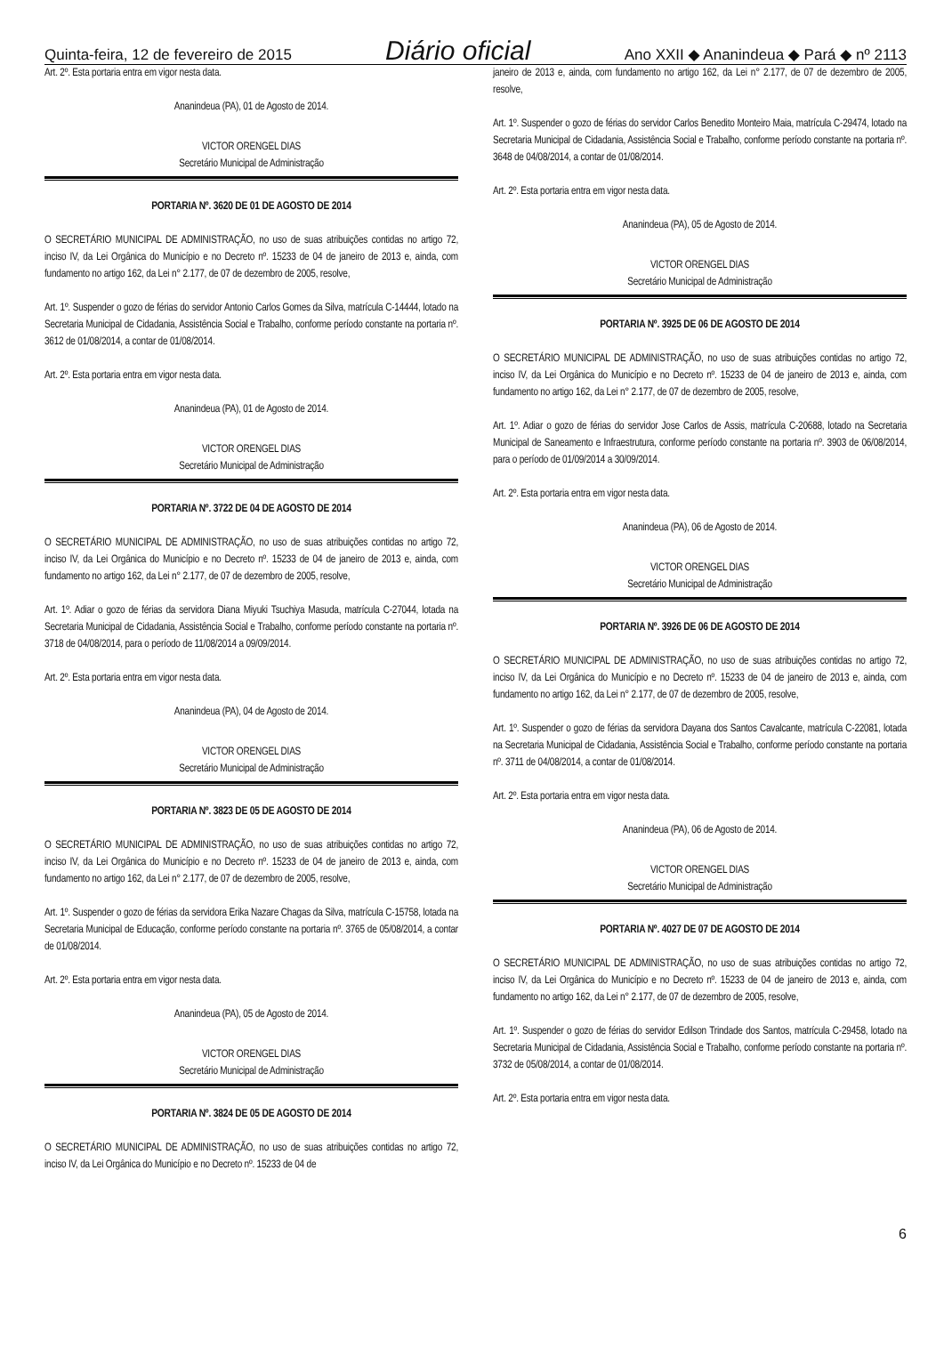Quinta-feira, 12 de fevereiro de 2015 Diário oficial Ano XXII ◆ Ananindeua ◆ Pará ◆ nº 2113
Art. 2º. Esta portaria entra em vigor nesta data.
Ananindeua (PA), 01 de Agosto de 2014.
VICTOR ORENGEL DIAS
Secretário Municipal de Administração
PORTARIA Nº. 3620 DE 01 DE AGOSTO DE 2014
O SECRETÁRIO MUNICIPAL DE ADMINISTRAÇÃO, no uso de suas atribuições contidas no artigo 72, inciso IV, da Lei Orgânica do Município e no Decreto nº. 15233 de 04 de janeiro de 2013 e, ainda, com fundamento no artigo 162, da Lei n° 2.177, de 07 de dezembro de 2005, resolve,
Art. 1º. Suspender o gozo de férias do servidor Antonio Carlos Gomes da Silva, matrícula C-14444, lotado na Secretaria Municipal de Cidadania, Assistência Social e Trabalho, conforme período constante na portaria nº. 3612 de 01/08/2014, a contar de 01/08/2014.
Art. 2º. Esta portaria entra em vigor nesta data.
Ananindeua (PA), 01 de Agosto de 2014.
VICTOR ORENGEL DIAS
Secretário Municipal de Administração
PORTARIA Nº. 3722 DE 04 DE AGOSTO DE 2014
O SECRETÁRIO MUNICIPAL DE ADMINISTRAÇÃO, no uso de suas atribuições contidas no artigo 72, inciso IV, da Lei Orgânica do Município e no Decreto nº. 15233 de 04 de janeiro de 2013 e, ainda, com fundamento no artigo 162, da Lei n° 2.177, de 07 de dezembro de 2005, resolve,
Art. 1º. Adiar o gozo de férias da servidora Diana Miyuki Tsuchiya Masuda, matrícula C-27044, lotada na Secretaria Municipal de Cidadania, Assistência Social e Trabalho, conforme período constante na portaria nº. 3718 de 04/08/2014, para o período de 11/08/2014 a 09/09/2014.
Art. 2º. Esta portaria entra em vigor nesta data.
Ananindeua (PA), 04 de Agosto de 2014.
VICTOR ORENGEL DIAS
Secretário Municipal de Administração
PORTARIA Nº. 3823 DE 05 DE AGOSTO DE 2014
O SECRETÁRIO MUNICIPAL DE ADMINISTRAÇÃO, no uso de suas atribuições contidas no artigo 72, inciso IV, da Lei Orgânica do Município e no Decreto nº. 15233 de 04 de janeiro de 2013 e, ainda, com fundamento no artigo 162, da Lei n° 2.177, de 07 de dezembro de 2005, resolve,
Art. 1º. Suspender o gozo de férias da servidora Erika Nazare Chagas da Silva, matrícula C-15758, lotada na Secretaria Municipal de Educação, conforme período constante na portaria nº. 3765 de 05/08/2014, a contar de 01/08/2014.
Art. 2º. Esta portaria entra em vigor nesta data.
Ananindeua (PA), 05 de Agosto de 2014.
VICTOR ORENGEL DIAS
Secretário Municipal de Administração
PORTARIA Nº. 3824 DE 05 DE AGOSTO DE 2014
O SECRETÁRIO MUNICIPAL DE ADMINISTRAÇÃO, no uso de suas atribuições contidas no artigo 72, inciso IV, da Lei Orgânica do Município e no Decreto nº. 15233 de 04 de
janeiro de 2013 e, ainda, com fundamento no artigo 162, da Lei n° 2.177, de 07 de dezembro de 2005, resolve,
Art. 1º. Suspender o gozo de férias do servidor Carlos Benedito Monteiro Maia, matrícula C-29474, lotado na Secretaria Municipal de Cidadania, Assistência Social e Trabalho, conforme período constante na portaria nº. 3648 de 04/08/2014, a contar de 01/08/2014.
Art. 2º. Esta portaria entra em vigor nesta data.
Ananindeua (PA), 05 de Agosto de 2014.
VICTOR ORENGEL DIAS
Secretário Municipal de Administração
PORTARIA Nº. 3925 DE 06 DE AGOSTO DE 2014
O SECRETÁRIO MUNICIPAL DE ADMINISTRAÇÃO, no uso de suas atribuições contidas no artigo 72, inciso IV, da Lei Orgânica do Município e no Decreto nº. 15233 de 04 de janeiro de 2013 e, ainda, com fundamento no artigo 162, da Lei n° 2.177, de 07 de dezembro de 2005, resolve,
Art. 1º. Adiar o gozo de férias do servidor Jose Carlos de Assis, matrícula C-20688, lotado na Secretaria Municipal de Saneamento e Infraestrutura, conforme período constante na portaria nº. 3903 de 06/08/2014, para o período de 01/09/2014 a 30/09/2014.
Art. 2º. Esta portaria entra em vigor nesta data.
Ananindeua (PA), 06 de Agosto de 2014.
VICTOR ORENGEL DIAS
Secretário Municipal de Administração
PORTARIA Nº. 3926 DE 06 DE AGOSTO DE 2014
O SECRETÁRIO MUNICIPAL DE ADMINISTRAÇÃO, no uso de suas atribuições contidas no artigo 72, inciso IV, da Lei Orgânica do Município e no Decreto nº. 15233 de 04 de janeiro de 2013 e, ainda, com fundamento no artigo 162, da Lei n° 2.177, de 07 de dezembro de 2005, resolve,
Art. 1º. Suspender o gozo de férias da servidora Dayana dos Santos Cavalcante, matrícula C-22081, lotada na Secretaria Municipal de Cidadania, Assistência Social e Trabalho, conforme período constante na portaria nº. 3711 de 04/08/2014, a contar de 01/08/2014.
Art. 2º. Esta portaria entra em vigor nesta data.
Ananindeua (PA), 06 de Agosto de 2014.
VICTOR ORENGEL DIAS
Secretário Municipal de Administração
PORTARIA Nº. 4027 DE 07 DE AGOSTO DE 2014
O SECRETÁRIO MUNICIPAL DE ADMINISTRAÇÃO, no uso de suas atribuições contidas no artigo 72, inciso IV, da Lei Orgânica do Município e no Decreto nº. 15233 de 04 de janeiro de 2013 e, ainda, com fundamento no artigo 162, da Lei n° 2.177, de 07 de dezembro de 2005, resolve,
Art. 1º. Suspender o gozo de férias do servidor Edilson Trindade dos Santos, matrícula C-29458, lotado na Secretaria Municipal de Cidadania, Assistência Social e Trabalho, conforme período constante na portaria nº. 3732 de 05/08/2014, a contar de 01/08/2014.
Art. 2º. Esta portaria entra em vigor nesta data.
6